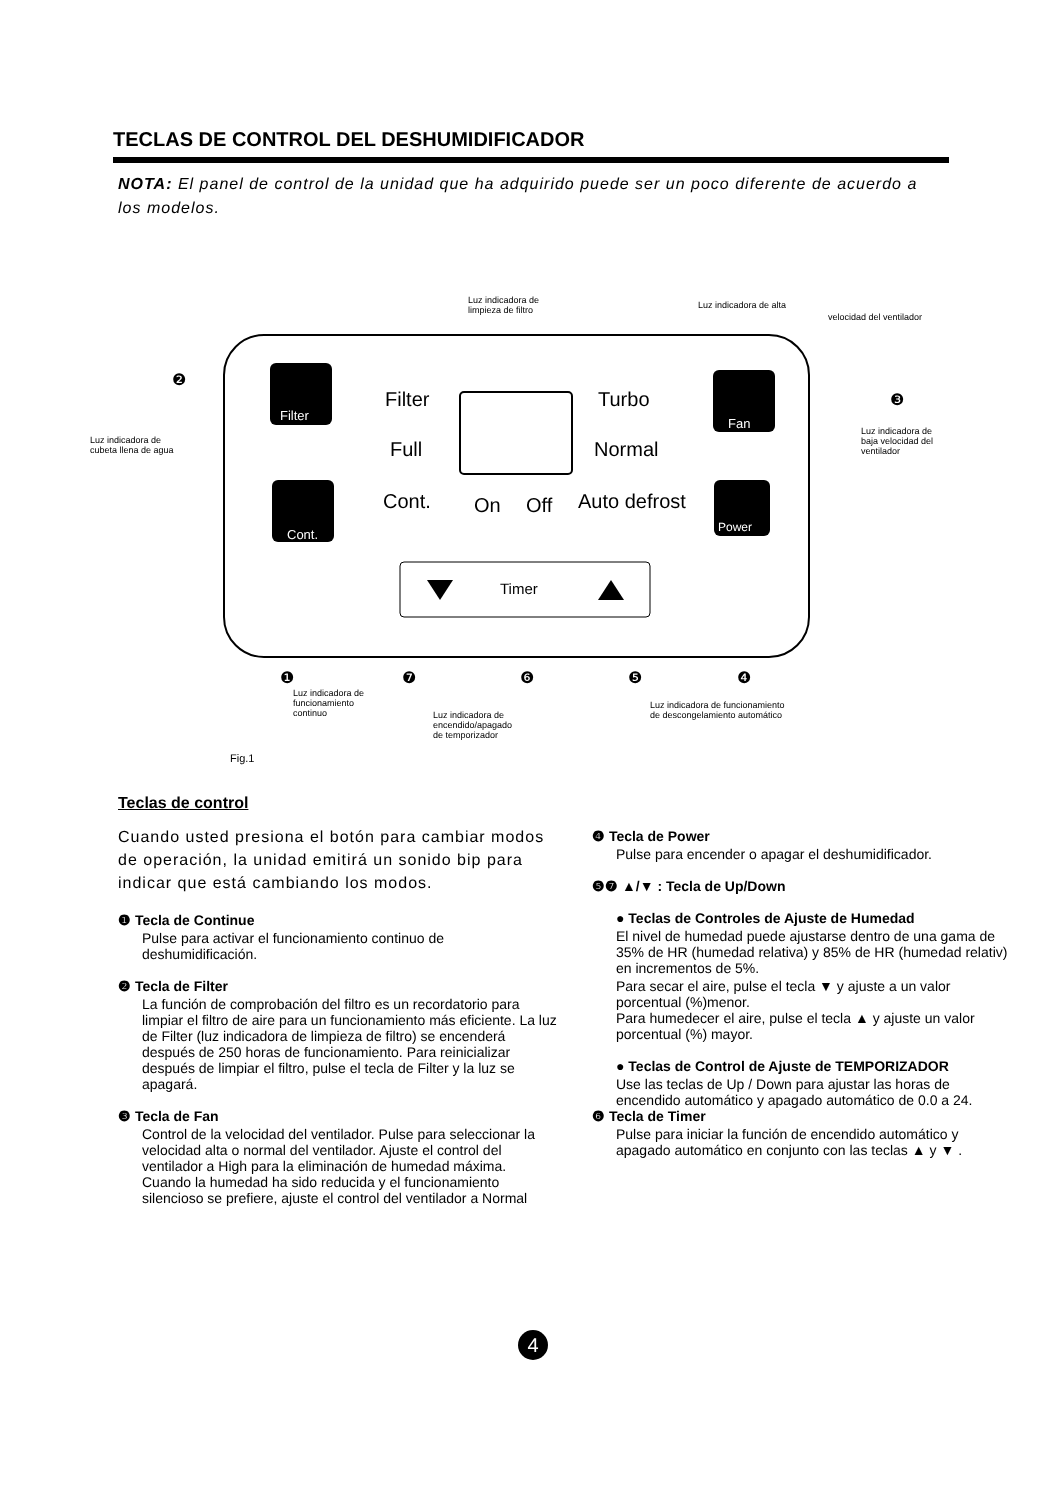TECLAS DE CONTROL DEL DESHUMIDIFICADOR
NOTA: El panel de control de la unidad que ha adquirido puede ser un poco diferente de acuerdo a los modelos.
Luz indicadora de
limpieza de filtro
Luz indicadora de alta
velocidad del ventilador
Luz indicadora de
cubeta llena de agua
Luz indicadora de
baja velocidad del
ventilador
Filter Turbo
Full Normal
Cont. On Off Auto defrost
Filter
Cont.
Fan
Power
Timer
❷
❸
❶ ❼ ❻ ❺ ❹
Luz indicadora de
funcionamiento
continuo Luz indicadora de
encendido/apagado
de temporizador
Luz indicadora de funcionamiento
de descongelamiento automático
Fig.1
Teclas de control
Cuando usted presiona el botón para cambiar modos de operación, la unidad emitirá un sonido bip para indicar que está cambiando los modos.
❶ Tecla de Continue
Pulse para activar el funcionamiento continuo de deshumidificación.
❷ Tecla de Filter
La función de comprobación del filtro es un recordatorio para limpiar el filtro de aire para un funcionamiento más eficiente. La luz de Filter (luz indicadora de limpieza de filtro) se encenderá después de 250 horas de funcionamiento. Para reinicializar después de limpiar el filtro, pulse el tecla de Filter y la luz se apagará.
❸ Tecla de Fan
Control de la velocidad del ventilador. Pulse para seleccionar la velocidad alta o normal del ventilador. Ajuste el control del ventilador a High para la eliminación de humedad máxima. Cuando la humedad ha sido reducida y el funcionamiento silencioso se prefiere, ajuste el control del ventilador a Normal
❹ Tecla de Power
Pulse para encender o apagar el deshumidificador.
❺❼ ▲/▼ : Tecla de Up/Down
● Teclas de Controles de Ajuste de Humedad
El nivel de humedad puede ajustarse dentro de una gama de 35% de HR (humedad relativa) y 85% de HR (humedad relativ) en incrementos de 5%.
Para secar el aire, pulse el tecla ▼ y ajuste a un valor porcentual (%)menor.
Para humedecer el aire, pulse el tecla ▲ y ajuste un valor porcentual (%) mayor.
● Teclas de Control de Ajuste de TEMPORIZADOR
Use las teclas de Up / Down para ajustar las horas de encendido automático y apagado automático de 0.0 a 24.
❻ Tecla de Timer
Pulse para iniciar la función de encendido automático y apagado automático en conjunto con las teclas ▲ y ▼ .
4